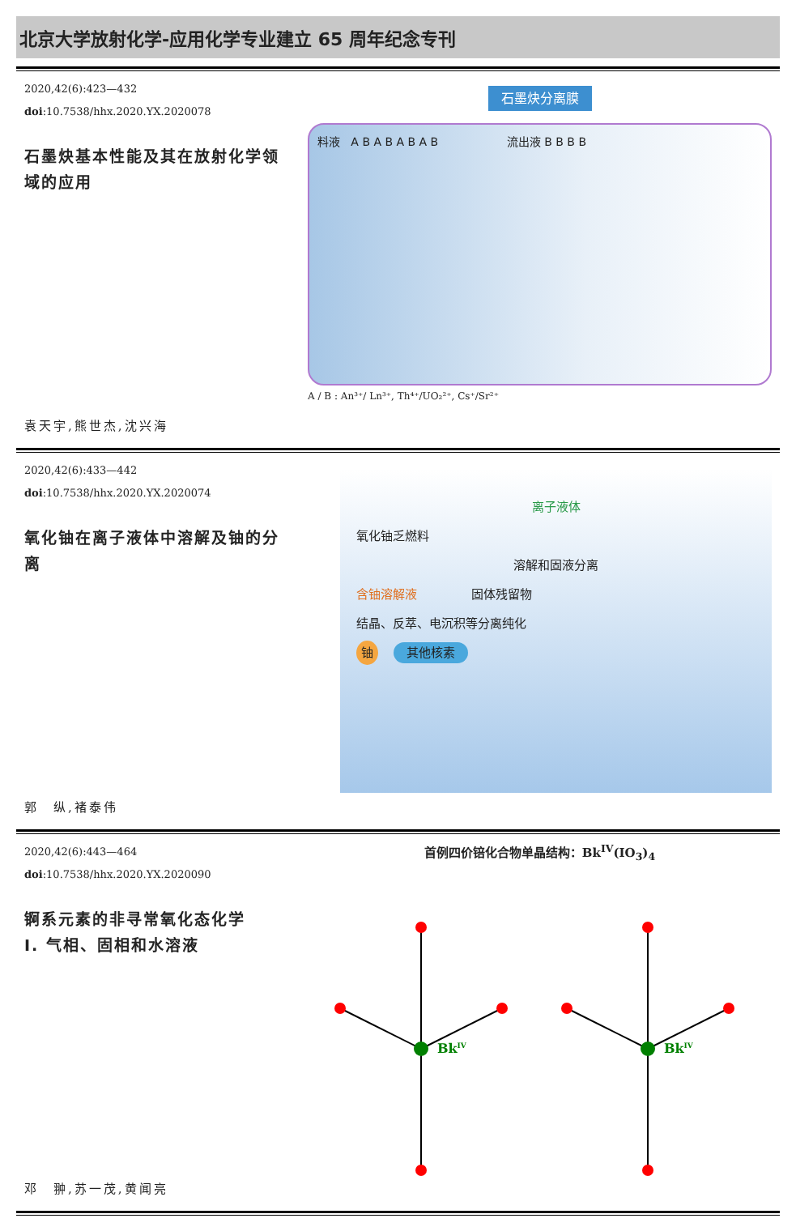北京大学放射化学-应用化学专业建立 65 周年纪念专刊
2020,42(6):423—432
doi:10.7538/hhx.2020.YX.2020078
石墨炔基本性能及其在放射化学领域的应用
袁天宇,熊世杰,沈兴海
石墨炔分离膜
料液 A B A B A B A B 流出液 B B B B
A / B : An³⁺/ Ln³⁺, Th⁴⁺/UO₂²⁺, Cs⁺/Sr²⁺
2020,42(6):433—442
doi:10.7538/hhx.2020.YX.2020074
氧化铀在离子液体中溶解及铀的分离
郭　纵,褚泰伟
离子液体
氧化铀乏燃料
溶解和固液分离
含铀溶解液 固体残留物
结晶、反萃、电沉积等分离纯化
铀 其他核素
2020,42(6):443—464
doi:10.7538/hhx.2020.YX.2020090
锕系元素的非寻常氧化态化学
Ⅰ. 气相、固相和水溶液
邓　翀,苏一茂,黄闻亮
首例四价锫化合物单晶结构：Bk<sup>IV</sup>(IO<sub>3</sub>)<sub>4</sub>
BkIV
BkIV